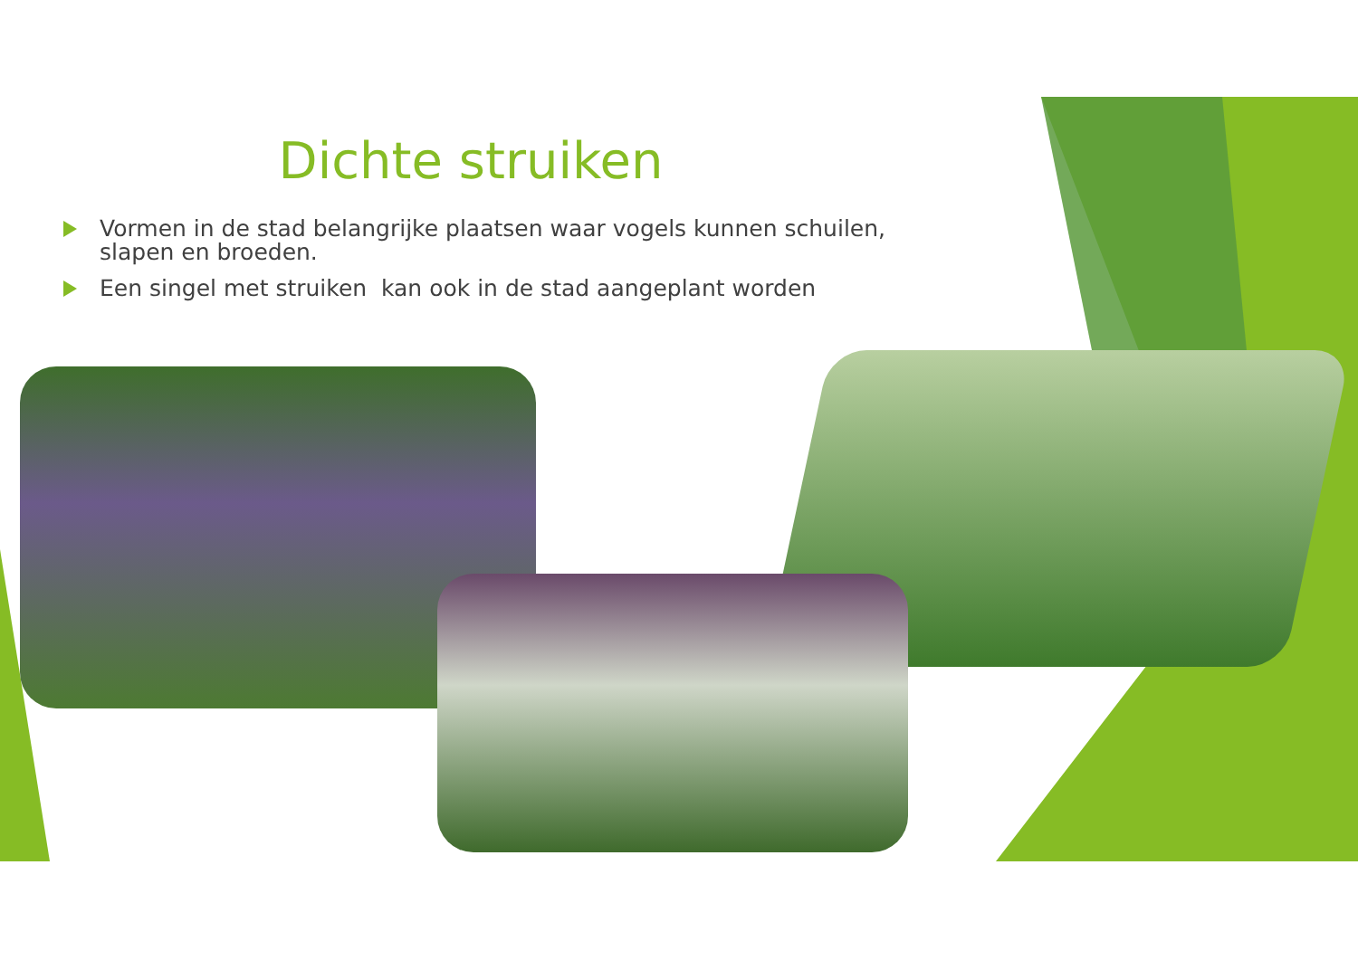Dichte struiken
Vormen in de stad belangrijke plaatsen waar vogels kunnen schuilen, slapen en broeden.
Een singel met struiken kan ook in de stad aangeplant worden